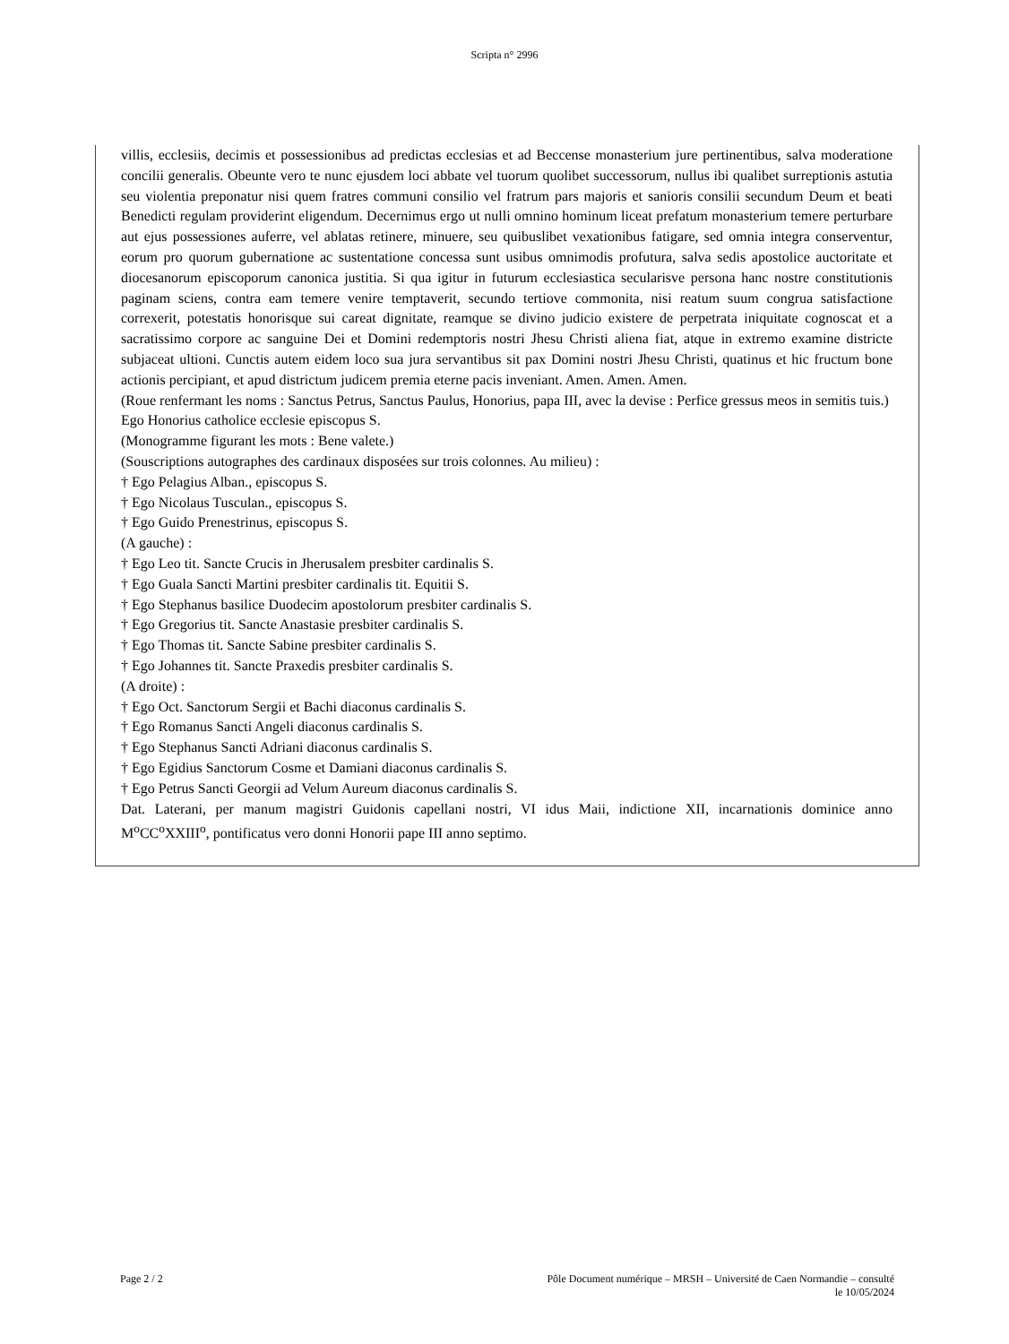Scripta n° 2996
villis, ecclesiis, decimis et possessionibus ad predictas ecclesias et ad Beccense monasterium jure pertinentibus, salva moderatione concilii generalis. Obeunte vero te nunc ejusdem loci abbate vel tuorum quolibet successorum, nullus ibi qualibet surreptionis astutia seu violentia preponatur nisi quem fratres communi consilio vel fratrum pars majoris et sanioris consilii secundum Deum et beati Benedicti regulam providerint eligendum. Decernimus ergo ut nulli omnino hominum liceat prefatum monasterium temere perturbare aut ejus possessiones auferre, vel ablatas retinere, minuere, seu quibuslibet vexationibus fatigare, sed omnia integra conserventur, eorum pro quorum gubernatione ac sustentatione concessa sunt usibus omnimodis profutura, salva sedis apostolice auctoritate et diocesanorum episcoporum canonica justitia. Si qua igitur in futurum ecclesiastica secularisve persona hanc nostre constitutionis paginam sciens, contra eam temere venire temptaverit, secundo tertiove commonita, nisi reatum suum congrua satisfactione correxerit, potestatis honorisque sui careat dignitate, reamque se divino judicio existere de perpetrata iniquitate cognoscat et a sacratissimo corpore ac sanguine Dei et Domini redemptoris nostri Jhesu Christi aliena fiat, atque in extremo examine districte subjaceat ultioni. Cunctis autem eidem loco sua jura servantibus sit pax Domini nostri Jhesu Christi, quatinus et hic fructum bone actionis percipiant, et apud districtum judicem premia eterne pacis inveniant. Amen. Amen. Amen.
(Roue renfermant les noms : Sanctus Petrus, Sanctus Paulus, Honorius, papa III, avec la devise : Perfice gressus meos in semitis tuis.)
Ego Honorius catholice ecclesie episcopus S.
(Monogramme figurant les mots : Bene valete.)
(Souscriptions autographes des cardinaux disposées sur trois colonnes. Au milieu) :
† Ego Pelagius Alban., episcopus S.
† Ego Nicolaus Tusculan., episcopus S.
† Ego Guido Prenestrinus, episcopus S.
(A gauche) :
† Ego Leo tit. Sancte Crucis in Jherusalem presbiter cardinalis S.
† Ego Guala Sancti Martini presbiter cardinalis tit. Equitii S.
† Ego Stephanus basilice Duodecim apostolorum presbiter cardinalis S.
† Ego Gregorius tit. Sancte Anastasie presbiter cardinalis S.
† Ego Thomas tit. Sancte Sabine presbiter cardinalis S.
† Ego Johannes tit. Sancte Praxedis presbiter cardinalis S.
(A droite) :
† Ego Oct. Sanctorum Sergii et Bachi diaconus cardinalis S.
† Ego Romanus Sancti Angeli diaconus cardinalis S.
† Ego Stephanus Sancti Adriani diaconus cardinalis S.
† Ego Egidius Sanctorum Cosme et Damiani diaconus cardinalis S.
† Ego Petrus Sancti Georgii ad Velum Aureum diaconus cardinalis S.
Dat. Laterani, per manum magistri Guidonis capellani nostri, VI idus Maii, indictione XII, incarnationis dominice anno M<sup>o</sup>CC<sup>o</sup>XXIII<sup>o</sup>, pontificatus vero donni Honorii pape III anno septimo.
Page 2 / 2 Pôle Document numérique – MRSH – Université de Caen Normandie – consulté
le 10/05/2024